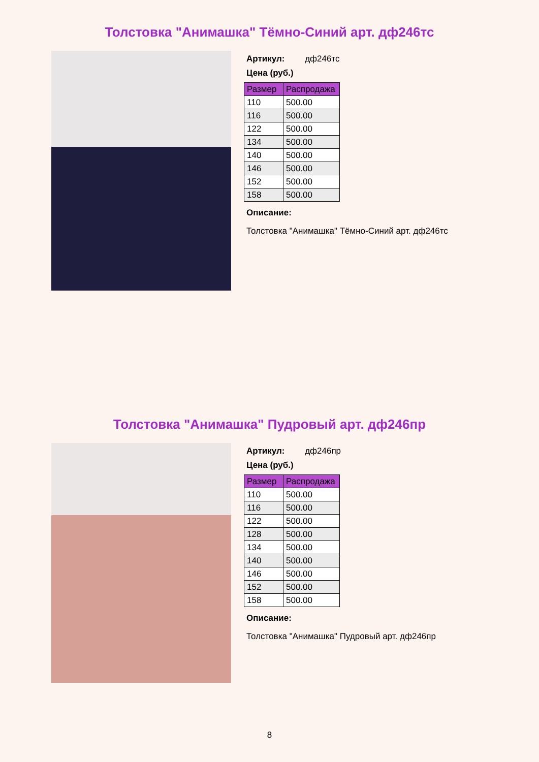Толстовка "Анимашка" Тёмно-Синий арт. дф246тс
Артикул: дф246тс
Цена (руб.)
| Размер | Распродажа |
| --- | --- |
| 110 | 500.00 |
| 116 | 500.00 |
| 122 | 500.00 |
| 134 | 500.00 |
| 140 | 500.00 |
| 146 | 500.00 |
| 152 | 500.00 |
| 158 | 500.00 |
Описание:
Толстовка "Анимашка" Тёмно-Синий арт. дф246тс
Толстовка "Анимашка" Пудровый арт. дф246пр
Артикул: дф246пр
Цена (руб.)
| Размер | Распродажа |
| --- | --- |
| 110 | 500.00 |
| 116 | 500.00 |
| 122 | 500.00 |
| 128 | 500.00 |
| 134 | 500.00 |
| 140 | 500.00 |
| 146 | 500.00 |
| 152 | 500.00 |
| 158 | 500.00 |
Описание:
Толстовка "Анимашка" Пудровый арт. дф246пр
8